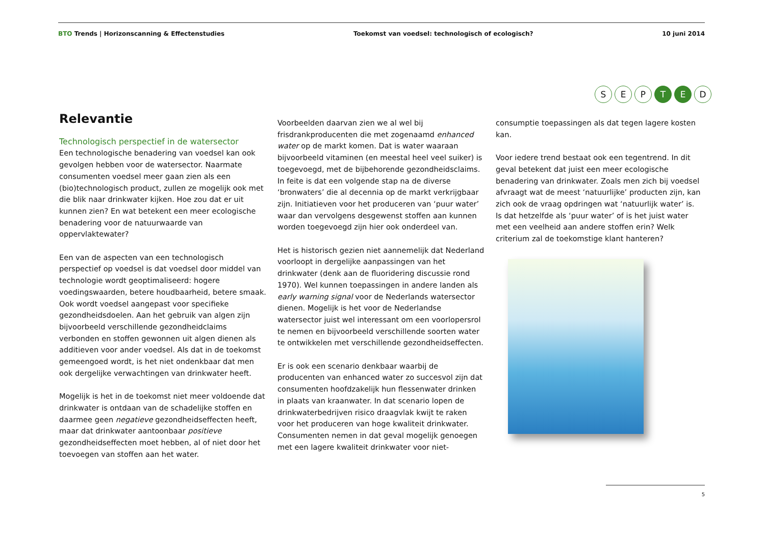BTO Trends | Horizonscanning & Effectenstudies Toekomst van voedsel: technologisch of ecologisch? 10 juni 2014
S E P T E D
Relevantie
Technologisch perspectief in de watersector
Een technologische benadering van voedsel kan ook gevolgen hebben voor de watersector. Naarmate consumenten voedsel meer gaan zien als een (bio)technologisch product, zullen ze mogelijk ook met die blik naar drinkwater kijken. Hoe zou dat er uit kunnen zien? En wat betekent een meer ecologische benadering voor de natuurwaarde van oppervlaktewater?
Een van de aspecten van een technologisch perspectief op voedsel is dat voedsel door middel van technologie wordt geoptimaliseerd: hogere voedingswaarden, betere houdbaarheid, betere smaak. Ook wordt voedsel aangepast voor specifieke gezondheidsdoelen. Aan het gebruik van algen zijn bijvoorbeeld verschillende gezondheidclaims verbonden en stoffen gewonnen uit algen dienen als additieven voor ander voedsel. Als dat in de toekomst gemeengoed wordt, is het niet ondenkbaar dat men ook dergelijke verwachtingen van drinkwater heeft.
Mogelijk is het in de toekomst niet meer voldoende dat drinkwater is ontdaan van de schadelijke stoffen en daarmee geen negatieve gezondheidseffecten heeft, maar dat drinkwater aantoonbaar positieve gezondheidseffecten moet hebben, al of niet door het toevoegen van stoffen aan het water.
Voorbeelden daarvan zien we al wel bij frisdrankproducenten die met zogenaamd enhanced water op de markt komen. Dat is water waaraan bijvoorbeeld vitaminen (en meestal heel veel suiker) is toegevoegd, met de bijbehorende gezondheidsclaims. In feite is dat een volgende stap na de diverse ‘bronwaters’ die al decennia op de markt verkrijgbaar zijn. Initiatieven voor het produceren van ‘puur water’ waar dan vervolgens desgewenst stoffen aan kunnen worden toegevoegd zijn hier ook onderdeel van.
Het is historisch gezien niet aannemelijk dat Nederland voorloopt in dergelijke aanpassingen van het drinkwater (denk aan de fluoridering discussie rond 1970). Wel kunnen toepassingen in andere landen als early warning signal voor de Nederlands watersector dienen. Mogelijk is het voor de Nederlandse watersector juist wel interessant om een voorlopersrol te nemen en bijvoorbeeld verschillende soorten water te ontwikkelen met verschillende gezondheidseffecten.
Er is ook een scenario denkbaar waarbij de producenten van enhanced water zo succesvol zijn dat consumenten hoofdzakelijk hun flessenwater drinken in plaats van kraanwater. In dat scenario lopen de drinkwaterbedrijven risico draagvlak kwijt te raken voor het produceren van hoge kwaliteit drinkwater. Consumenten nemen in dat geval mogelijk genoegen met een lagere kwaliteit drinkwater voor niet-
consumptie toepassingen als dat tegen lagere kosten kan.
Voor iedere trend bestaat ook een tegentrend. In dit geval betekent dat juist een meer ecologische benadering van drinkwater. Zoals men zich bij voedsel afvraagt wat de meest ‘natuurlijke’ producten zijn, kan zich ook de vraag opdringen wat ‘natuurlijk water’ is. Is dat hetzelfde als ‘puur water’ of is het juist water met een veelheid aan andere stoffen erin? Welk criterium zal de toekomstige klant hanteren?
5